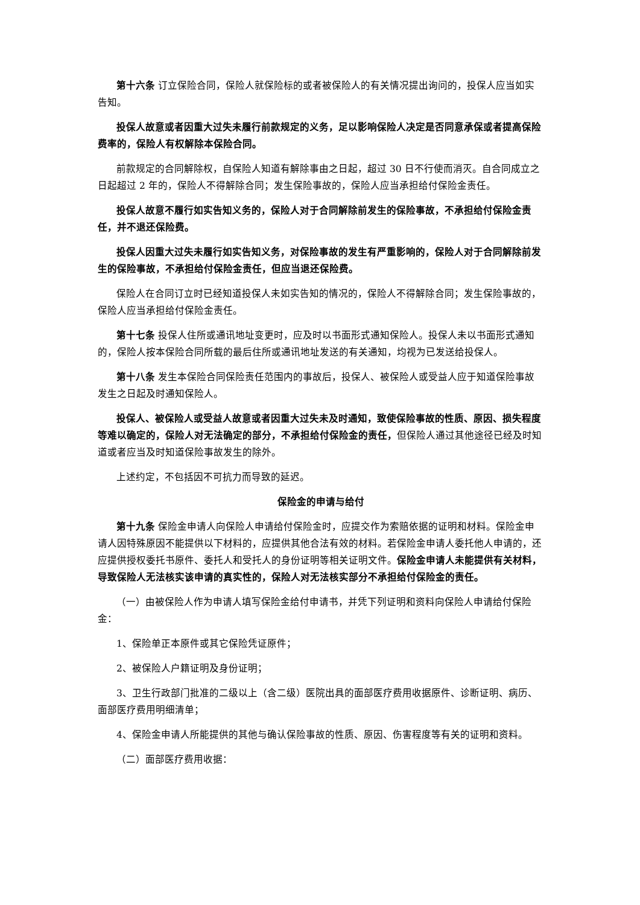第十六条 订立保险合同，保险人就保险标的或者被保险人的有关情况提出询问的，投保人应当如实告知。
投保人故意或者因重大过失未履行前款规定的义务，足以影响保险人决定是否同意承保或者提高保险费率的，保险人有权解除本保险合同。
前款规定的合同解除权，自保险人知道有解除事由之日起，超过 30 日不行使而消灭。自合同成立之日起超过 2 年的，保险人不得解除合同；发生保险事故的，保险人应当承担给付保险金责任。
投保人故意不履行如实告知义务的，保险人对于合同解除前发生的保险事故，不承担给付保险金责任，并不退还保险费。
投保人因重大过失未履行如实告知义务，对保险事故的发生有严重影响的，保险人对于合同解除前发生的保险事故，不承担给付保险金责任，但应当退还保险费。
保险人在合同订立时已经知道投保人未如实告知的情况的，保险人不得解除合同；发生保险事故的，保险人应当承担给付保险金责任。
第十七条 投保人住所或通讯地址变更时，应及时以书面形式通知保险人。投保人未以书面形式通知的，保险人按本保险合同所载的最后住所或通讯地址发送的有关通知，均视为已发送给投保人。
第十八条 发生本保险合同保险责任范围内的事故后，投保人、被保险人或受益人应于知道保险事故发生之日起及时通知保险人。
投保人、被保险人或受益人故意或者因重大过失未及时通知，致使保险事故的性质、原因、损失程度等难以确定的，保险人对无法确定的部分，不承担给付保险金的责任，但保险人通过其他途径已经及时知道或者应当及时知道保险事故发生的除外。
上述约定，不包括因不可抗力而导致的延迟。
保险金的申请与给付
第十九条 保险金申请人向保险人申请给付保险金时，应提交作为索赔依据的证明和材料。保险金申请人因特殊原因不能提供以下材料的，应提供其他合法有效的材料。若保险金申请人委托他人申请的，还应提供授权委托书原件、委托人和受托人的身份证明等相关证明文件。保险金申请人未能提供有关材料，导致保险人无法核实该申请的真实性的，保险人对无法核实部分不承担给付保险金的责任。
（一）由被保险人作为申请人填写保险金给付申请书，并凭下列证明和资料向保险人申请给付保险金：
1、保险单正本原件或其它保险凭证原件；
2、被保险人户籍证明及身份证明；
3、卫生行政部门批准的二级以上（含二级）医院出具的面部医疗费用收据原件、诊断证明、病历、面部医疗费用明细清单；
4、保险金申请人所能提供的其他与确认保险事故的性质、原因、伤害程度等有关的证明和资料。
（二）面部医疗费用收据：